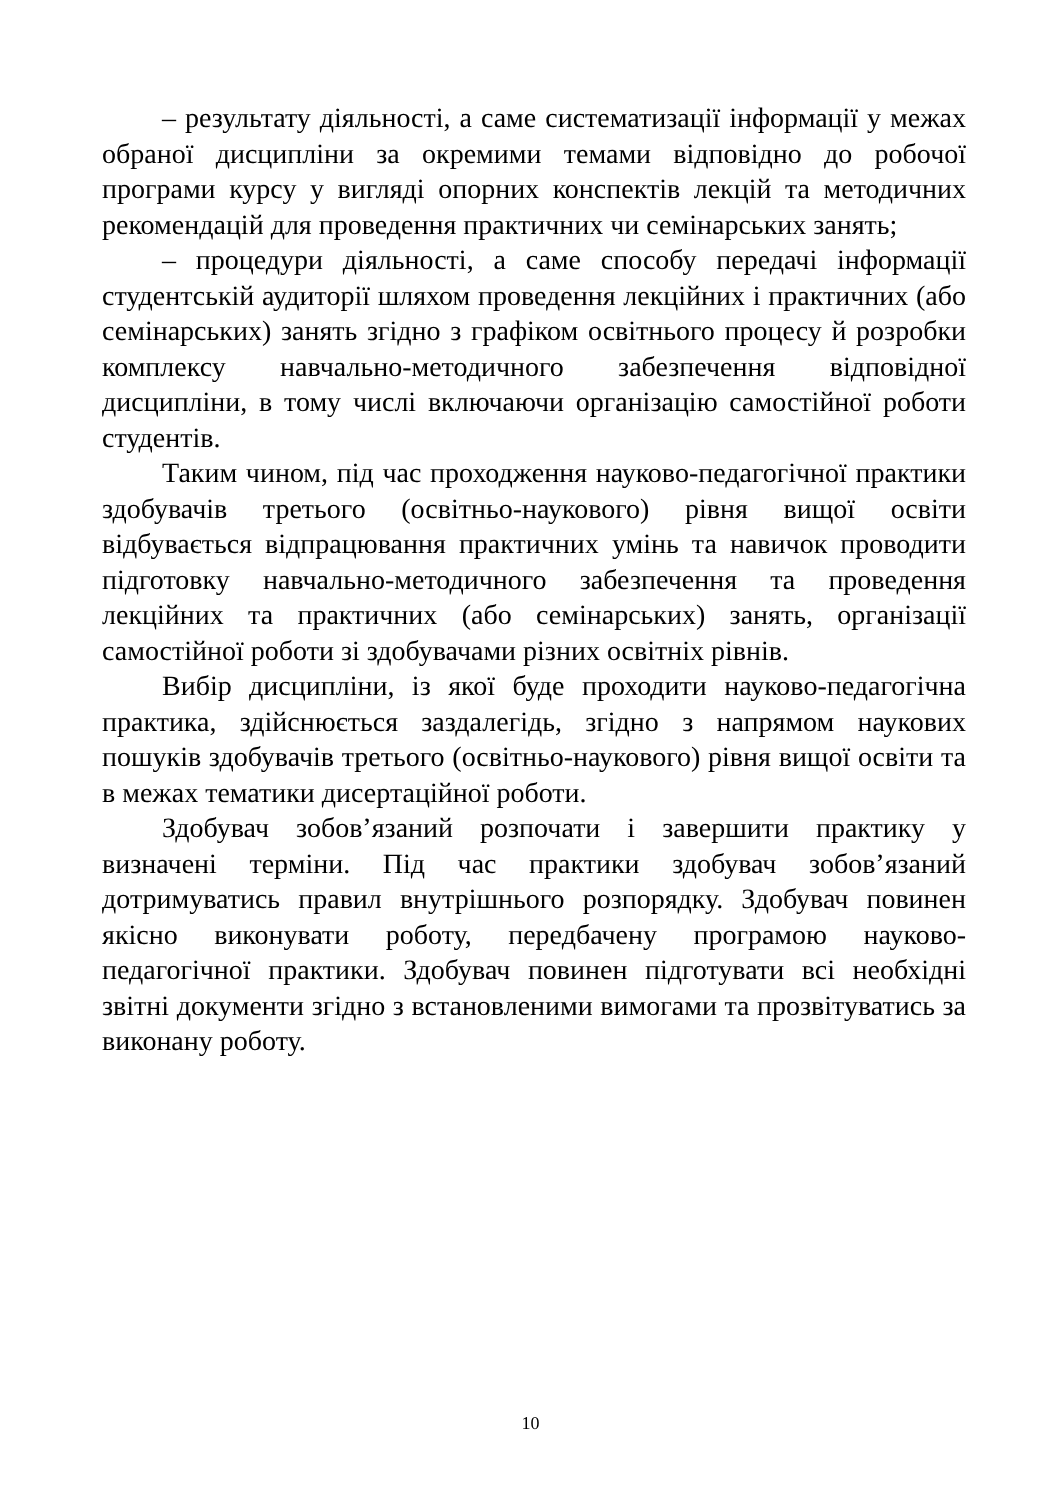– результату діяльності, а саме систематизації інформації у межах обраної дисципліни за окремими темами відповідно до робочої програми курсу у вигляді опорних конспектів лекцій та методичних рекомендацій для проведення практичних чи семінарських занять;
– процедури діяльності, а саме способу передачі інформації студентській аудиторії шляхом проведення лекційних і практичних (або семінарських) занять згідно з графіком освітнього процесу й розробки комплексу навчально-методичного забезпечення відповідної дисципліни, в тому числі включаючи організацію самостійної роботи студентів.
Таким чином, під час проходження науково-педагогічної практики здобувачів третього (освітньо-наукового) рівня вищої освіти відбувається відпрацювання практичних умінь та навичок проводити підготовку навчально-методичного забезпечення та проведення лекційних та практичних (або семінарських) занять, організації самостійної роботи зі здобувачами різних освітніх рівнів.
Вибір дисципліни, із якої буде проходити науково-педагогічна практика, здійснюється заздалегідь, згідно з напрямом наукових пошуків здобувачів третього (освітньо-наукового) рівня вищої освіти та в межах тематики дисертаційної роботи.
Здобувач зобов’язаний розпочати і завершити практику у визначені терміни. Під час практики здобувач зобов’язаний дотримуватись правил внутрішнього розпорядку. Здобувач повинен якісно виконувати роботу, передбачену програмою науково-педагогічної практики. Здобувач повинен підготувати всі необхідні звітні документи згідно з встановленими вимогами та прозвітуватись за виконану роботу.
10